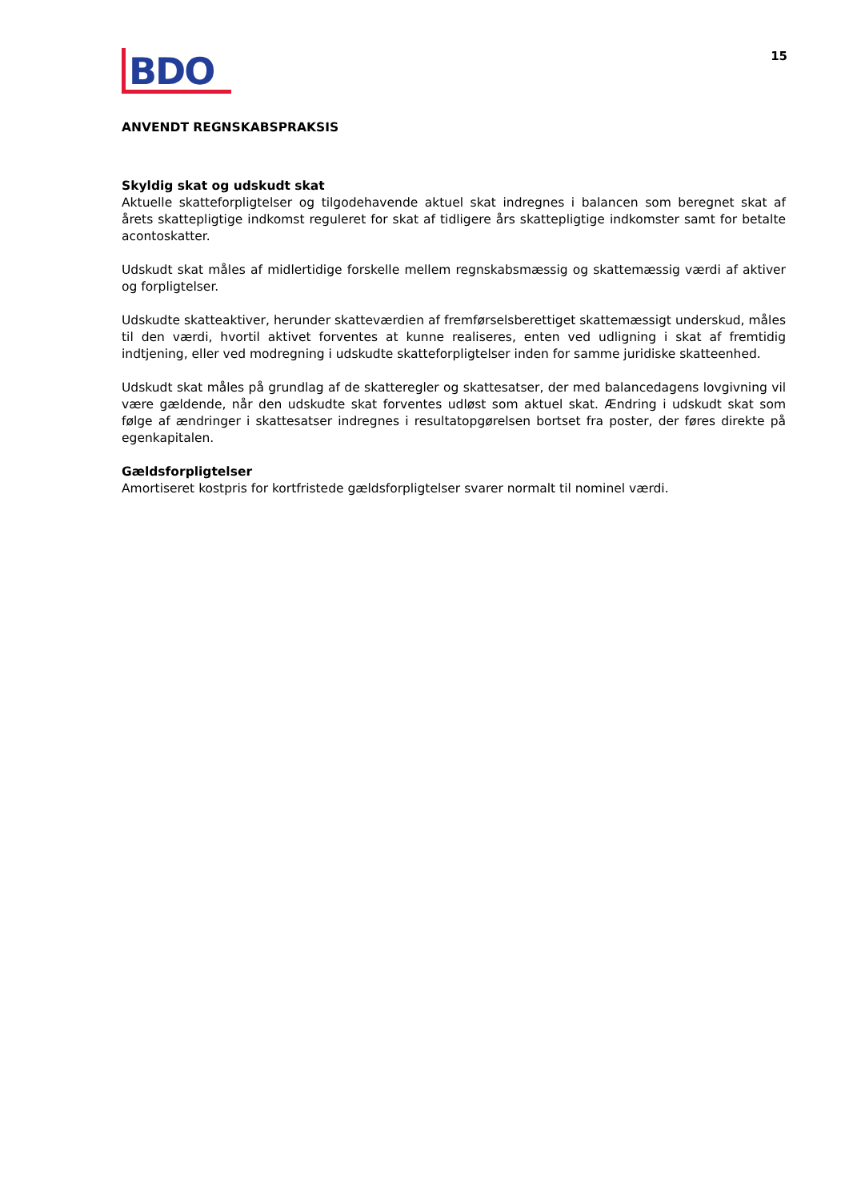BDO
15
ANVENDT REGNSKABSPRAKSIS
Skyldig skat og udskudt skat
Aktuelle skatteforpligtelser og tilgodehavende aktuel skat indregnes i balancen som beregnet skat af årets skattepligtige indkomst reguleret for skat af tidligere års skattepligtige indkomster samt for betalte acontoskatter.
Udskudt skat måles af midlertidige forskelle mellem regnskabsmæssig og skattemæssig værdi af aktiver og forpligtelser.
Udskudte skatteaktiver, herunder skatteværdien af fremførselsberettiget skattemæssigt underskud, måles til den værdi, hvortil aktivet forventes at kunne realiseres, enten ved udligning i skat af fremtidig indtjening, eller ved modregning i udskudte skatteforpligtelser inden for samme juridiske skatteenhed.
Udskudt skat måles på grundlag af de skatteregler og skattesatser, der med balancedagens lovgivning vil være gældende, når den udskudte skat forventes udløst som aktuel skat. Ændring i udskudt skat som følge af ændringer i skattesatser indregnes i resultatopgørelsen bortset fra poster, der føres direkte på egenkapitalen.
Gældsforpligtelser
Amortiseret kostpris for kortfristede gældsforpligtelser svarer normalt til nominel værdi.